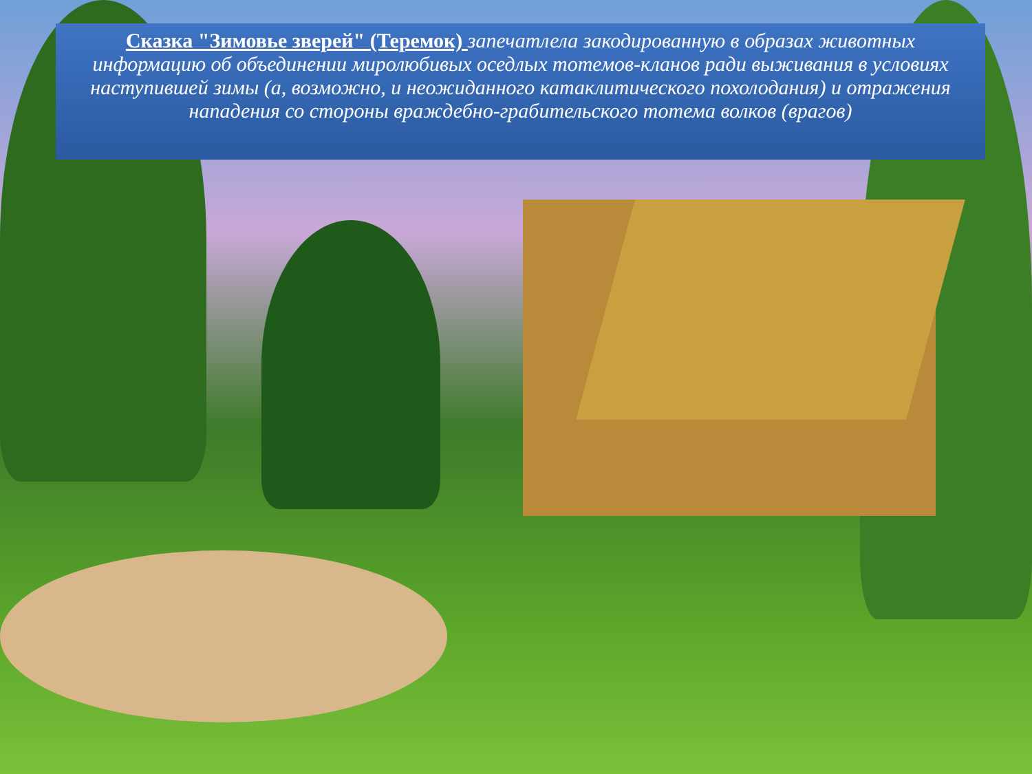Сказка "Зимовье зверей" (Теремок) запечатлела закодированную в образах животных информацию об объединении миролюбивых оседлых тотемов-кланов ради выживания в условиях наступившей зимы (а, возможно, и неожиданного катаклитического похолодания) и отражения нападения со стороны враждебно-грабительского тотема волков (врагов)